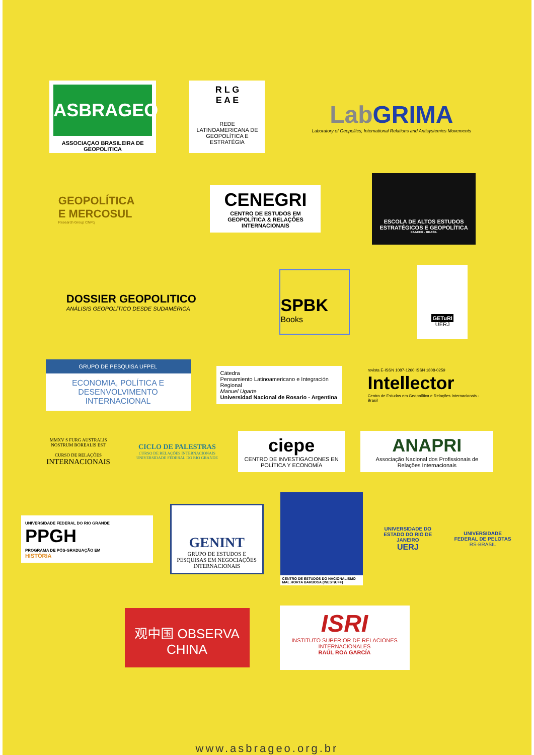ASBRAGEO
ASSOCIAÇAO BRASILEIRA DE GEOPOLITICA
R L G
E A E
REDE LATINOAMERICANA DE GEOPOLÍTICA E ESTRATÉGIA
Lab GRIMA
Laboratory of Geopolitcs, International Relations and Antisystemics Movements
GEOPOLÍTICA
E MERCOSUL
Research Group CNPq
CENEGRI
CENTRO DE ESTUDOS EM GEOPOLÍTICA & RELAÇÕES INTERNACIONAIS
ESCOLA DE ALTOS ESTUDOS ESTRATÉGICOS E GEOPOLÍTICA
EAAEEG - BRASIL
DOSSIER GEOPOLITICO
ANÁLISIS GEOPOLÍTICO DESDE SUDAMÉRICA
SPBK
Books
GETuRI
UERJ
GRUPO DE PESQUISA UFPEL
ECONOMIA, POLÍTICA E DESENVOLVIMENTO INTERNACIONAL
Cátedra
Pensamiento Latinoamericano e Integración Regional
Manuel Ugarte
Universidad Nacional de Rosario - Argentina
revista E-ISSN 1087-1260 ISSN 1808-0259
Intellector
Centro de Estudos em Geopolítica e Relações Internacionais - Brasil
MMXV S FURG AUSTRALIS NOSTRUM BOREALIS EST
CURSO DE RELAÇÕES
INTERNACIONAIS
CICLO DE PALESTRAS
CURSO DE RELAÇÕES INTERNACIONAIS
UNIVERSIDADE FEDERAL DO RIO GRANDE
ciepe
CENTRO DE INVESTIGACIONES EN POLÍTICA Y ECONOMÍA
ANAPRI
Associação Nacional dos Profissionais de Relações Internacionais
UNIVERSIDADE FEDERAL DO RIO GRANDE
PPGH
PROGRAMA DE PÓS-GRADUAÇÃO EM
HISTÓRIA
GENINT
GRUPO DE ESTUDOS E PESQUISAS EM NEGOCIAÇÕES INTERNACIONAIS
CENTRO DE ESTUDOS DO NACIONALISMO MAL.HORTA BARBOSA (INEST/UFF)
UNIVERSIDADE DO ESTADO DO RIO DE JANEIRO
UERJ
UNIVERSIDADE FEDERAL DE PELOTAS
RS-BRASIL
观中国 OBSERVA CHINA
ISRI
INSTITUTO SUPERIOR DE RELACIONES INTERNACIONALES
RAÚL ROA GARCÍA
www.asbrageo.org.br